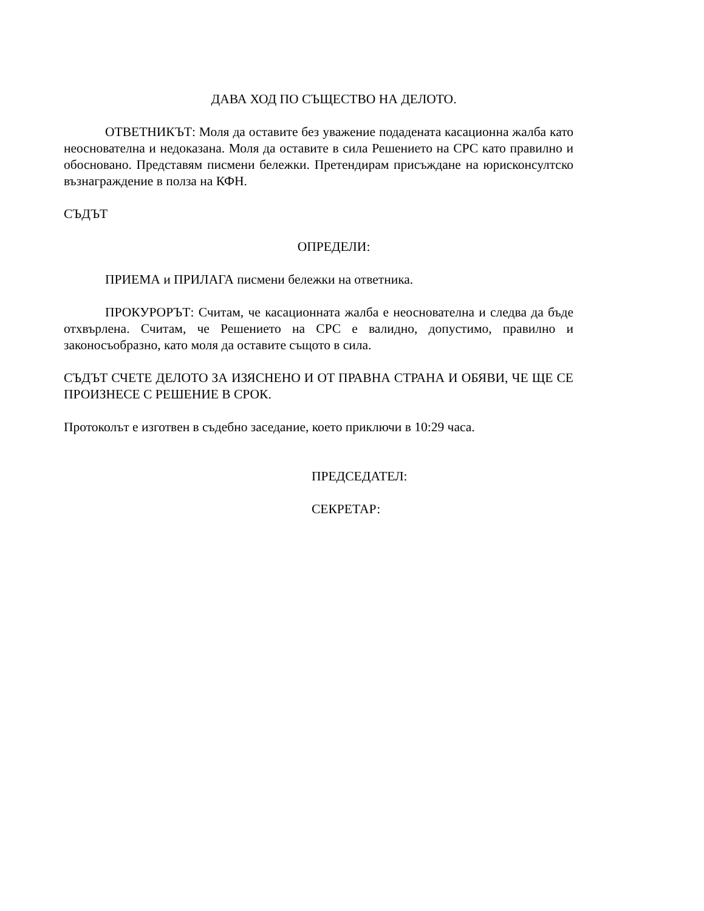ДАВА ХОД ПО СЪЩЕСТВО НА ДЕЛОТО.
ОТВЕТНИКЪТ: Моля да оставите без уважение подадената касационна жалба като неоснователна и недоказана. Моля да оставите в сила Решението на СРС като правилно и обосновано. Представям писмени бележки. Претендирам присъждане на юрисконсултско възнаграждение в полза на КФН.
СЪДЪТ
ОПРЕДЕЛИ:
ПРИЕМА и ПРИЛАГА писмени бележки на ответника.
ПРОКУРОРЪТ: Считам, че касационната жалба е неоснователна и следва да бъде отхвърлена. Считам, че Решението на СРС е валидно, допустимо, правилно и законосъобразно, като моля да оставите същото в сила.
СЪДЪТ СЧЕТЕ ДЕЛОТО ЗА ИЗЯСНЕНО И ОТ ПРАВНА СТРАНА И ОБЯВИ, ЧЕ ЩЕ СЕ ПРОИЗНЕСЕ С РЕШЕНИЕ В СРОК.
Протоколът е изготвен в съдебно заседание, което приключи в 10:29 часа.
ПРЕДСЕДАТЕЛ:
СЕКРЕТАР: